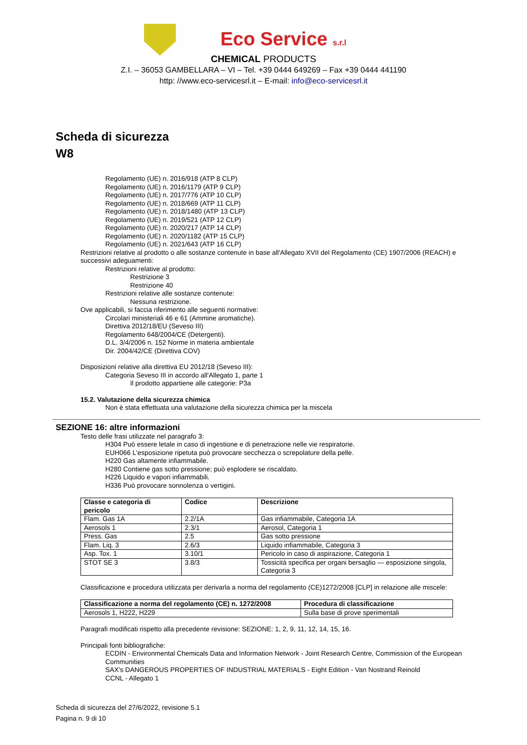Eco Service s.r.l
CHEMICAL PRODUCTS
Z.I. – 36053 GAMBELLARA – VI – Tel. +39 0444 649269 – Fax +39 0444 441190
http: //www.eco-servicesrl.it – E-mail: info@eco-servicesrl.it
Scheda di sicurezza
W8
Regolamento (UE) n. 2016/918 (ATP 8 CLP)
Regolamento (UE) n. 2016/1179 (ATP 9 CLP)
Regolamento (UE) n. 2017/776 (ATP 10 CLP)
Regolamento (UE) n. 2018/669 (ATP 11 CLP)
Regolamento (UE) n. 2018/1480 (ATP 13 CLP)
Regolamento (UE) n. 2019/521 (ATP 12 CLP)
Regolamento (UE) n. 2020/217 (ATP 14 CLP)
Regolamento (UE) n. 2020/1182 (ATP 15 CLP)
Regolamento (UE) n. 2021/643 (ATP 16 CLP)
Restrizioni relative al prodotto o alle sostanze contenute in base all'Allegato XVII del Regolamento (CE) 1907/2006 (REACH) e successivi adeguamenti:
Restrizioni relative al prodotto:
Restrizione 3
Restrizione 40
Restrizioni relative alle sostanze contenute:
Nessuna restrizione.
Ove applicabili, si faccia riferimento alle seguenti normative:
Circolari ministeriali 46 e 61 (Ammine aromatiche).
Direttiva 2012/18/EU (Seveso III)
Regolamento 648/2004/CE (Detergenti).
D.L. 3/4/2006 n. 152 Norme in materia ambientale
Dir. 2004/42/CE (Direttiva COV)
Disposizioni relative alla direttiva EU 2012/18 (Seveso III):
Categoria Seveso III in accordo all'Allegato 1, parte 1
Il prodotto appartiene alle categorie: P3a
15.2. Valutazione della sicurezza chimica
Non è stata effettuata una valutazione della sicurezza chimica per la miscela
SEZIONE 16: altre informazioni
Testo delle frasi utilizzate nel paragrafo 3:
H304 Può essere letale in caso di ingestione e di penetrazione nelle vie respiratorie.
EUH066 L'esposizione ripetuta può provocare secchezza o screpolature della pelle.
H220 Gas altamente infiammabile.
H280 Contiene gas sotto pressione; può esplodere se riscaldato.
H226 Liquido e vapori infiammabili.
H336 Può provocare sonnolenza o vertigini.
| Classe e categoria di pericolo | Codice | Descrizione |
| --- | --- | --- |
| Flam. Gas 1A | 2.2/1A | Gas infiammabile, Categoria 1A |
| Aerosols 1 | 2.3/1 | Aerosol, Categoria 1 |
| Press. Gas | 2.5 | Gas sotto pressione |
| Flam. Liq. 3 | 2.6/3 | Liquido infiammabile, Categoria 3 |
| Asp. Tox. 1 | 3.10/1 | Pericolo in caso di aspirazione, Categoria 1 |
| STOT SE 3 | 3.8/3 | Tossicità specifica per organi bersaglio — esposizione singola, Categoria 3 |
Classificazione e procedura utilizzata per derivarla a norma del regolamento (CE)1272/2008 [CLP] in relazione alle miscele:
| Classificazione a norma del regolamento (CE) n. 1272/2008 | Procedura di classificazione |
| --- | --- |
| Aerosols 1, H222, H229 | Sulla base di prove sperimentali |
Paragrafi modificati rispetto alla precedente revisione: SEZIONE: 1, 2, 9, 11, 12, 14, 15, 16.
Principali fonti bibliografiche:
ECDIN - Environmental Chemicals Data and Information Network - Joint Research Centre, Commission of the European Communities
SAX's DANGEROUS PROPERTIES OF INDUSTRIAL MATERIALS - Eight Edition - Van Nostrand Reinold
CCNL - Allegato 1
Scheda di sicurezza del 27/6/2022, revisione 5.1
Pagina n. 9 di 10